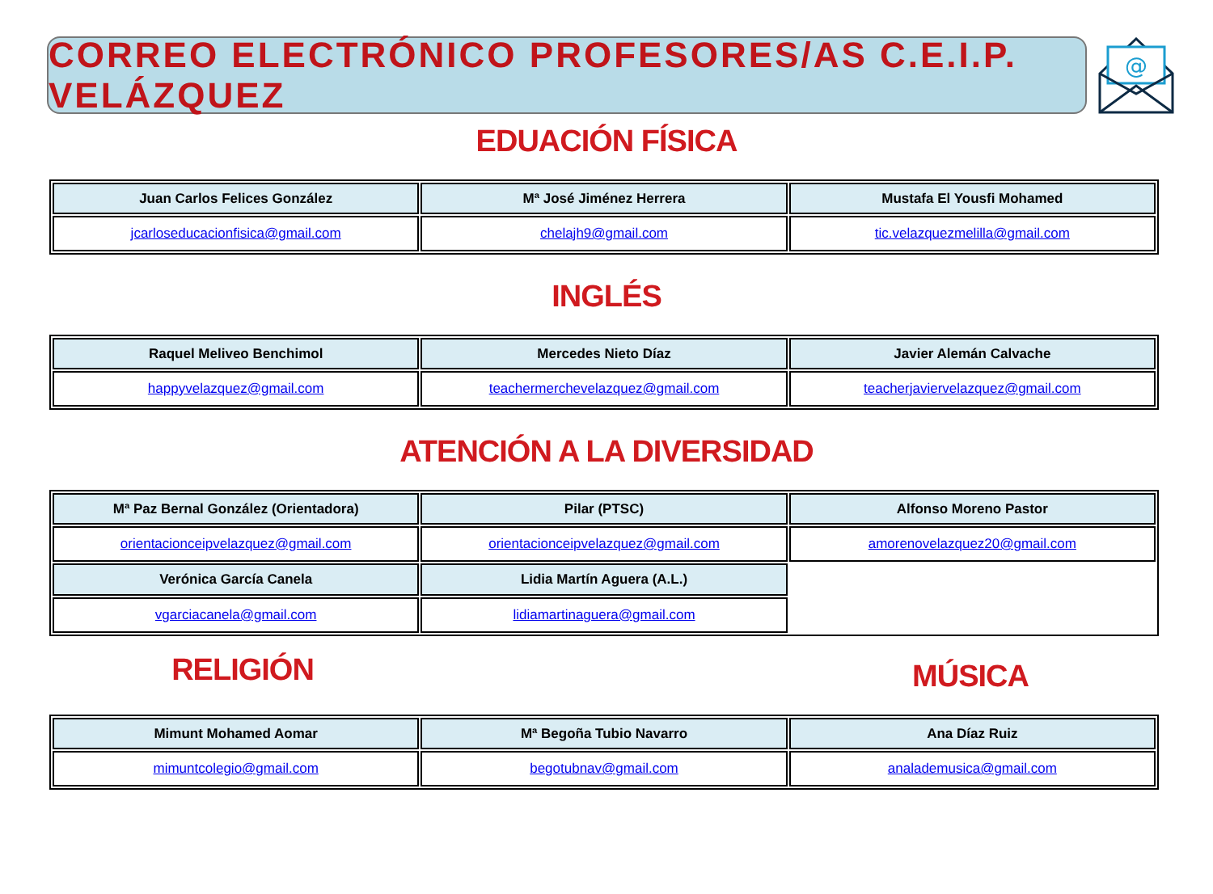CORREO ELECTRÓNICO PROFESORES/AS C.E.I.P. VELÁZQUEZ
@
EDUACIÓN FÍSICA
| Juan Carlos Felices González | Mª José Jiménez Herrera | Mustafa El Yousfi Mohamed |
| --- | --- | --- |
| jcarloseducacionfisica@gmail.com | chelajh9@gmail.com | tic.velazquezmelilla@gmail.com |
INGLÉS
| Raquel Meliveo Benchimol | Mercedes Nieto Díaz | Javier Alemán Calvache |
| --- | --- | --- |
| happyvelazquez@gmail.com | teachermerchevelazquez@gmail.com | teacherjaviervelazquez@gmail.com |
ATENCIÓN A LA DIVERSIDAD
| Mª Paz Bernal González (Orientadora) | Pilar (PTSC) | Alfonso Moreno Pastor |
| --- | --- | --- |
| orientacionceipvelazquez@gmail.com | orientacionceipvelazquez@gmail.com | amorenovelazquez20@gmail.com |
| Verónica García Canela | Lidia Martín Aguera (A.L.) | |
| vgarciacanela@gmail.com | lidiamartinaguera@gmail.com | |
RELIGIÓN
MÚSICA
| Mimunt Mohamed Aomar | Mª Begoña Tubio Navarro | Ana Díaz Ruiz |
| --- | --- | --- |
| mimuntcolegio@gmail.com | begotubnav@gmail.com | analademusica@gmail.com |